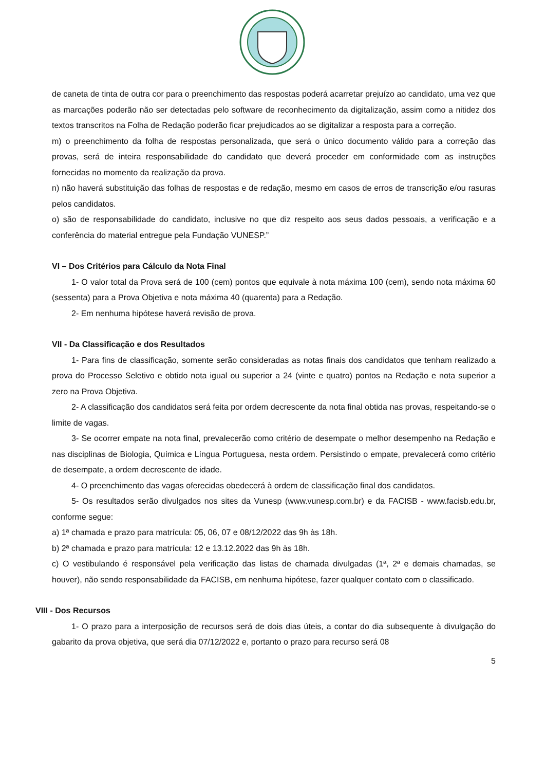de caneta de tinta de outra cor para o preenchimento das respostas poderá acarretar prejuízo ao candidato, uma vez que as marcações poderão não ser detectadas pelo software de reconhecimento da digitalização, assim como a nitidez dos textos transcritos na Folha de Redação poderão ficar prejudicados ao se digitalizar a resposta para a correção.
m) o preenchimento da folha de respostas personalizada, que será o único documento válido para a correção das provas, será de inteira responsabilidade do candidato que deverá proceder em conformidade com as instruções fornecidas no momento da realização da prova.
n) não haverá substituição das folhas de respostas e de redação, mesmo em casos de erros de transcrição e/ou rasuras pelos candidatos.
o) são de responsabilidade do candidato, inclusive no que diz respeito aos seus dados pessoais, a verificação e a conferência do material entregue pela Fundação VUNESP.”
VI – Dos Critérios para Cálculo da Nota Final
1- O valor total da Prova será de 100 (cem) pontos que equivale à nota máxima 100 (cem), sendo nota máxima 60 (sessenta) para a Prova Objetiva e nota máxima 40 (quarenta) para a Redação.
2- Em nenhuma hipótese haverá revisão de prova.
VII - Da Classificação e dos Resultados
1- Para fins de classificação, somente serão consideradas as notas finais dos candidatos que tenham realizado a prova do Processo Seletivo e obtido nota igual ou superior a 24 (vinte e quatro) pontos na Redação e nota superior a zero na Prova Objetiva.
2- A classificação dos candidatos será feita por ordem decrescente da nota final obtida nas provas, respeitando-se o limite de vagas.
3- Se ocorrer empate na nota final, prevalecerão como critério de desempate o melhor desempenho na Redação e nas disciplinas de Biologia, Química e Língua Portuguesa, nesta ordem. Persistindo o empate, prevalecerá como critério de desempate, a ordem decrescente de idade.
4- O preenchimento das vagas oferecidas obedecerá à ordem de classificação final dos candidatos.
5- Os resultados serão divulgados nos sites da Vunesp (www.vunesp.com.br) e da FACISB - www.facisb.edu.br, conforme segue:
a) 1ª chamada e prazo para matrícula: 05, 06, 07 e 08/12/2022 das 9h às 18h.
b) 2ª chamada e prazo para matrícula: 12 e 13.12.2022 das 9h às 18h.
c) O vestibulando é responsável pela verificação das listas de chamada divulgadas (1ª, 2ª e demais chamadas, se houver), não sendo responsabilidade da FACISB, em nenhuma hipótese, fazer qualquer contato com o classificado.
VIII - Dos Recursos
1- O prazo para a interposição de recursos será de dois dias úteis, a contar do dia subsequente à divulgação do gabarito da prova objetiva, que será dia 07/12/2022 e, portanto o prazo para recurso será 08
5